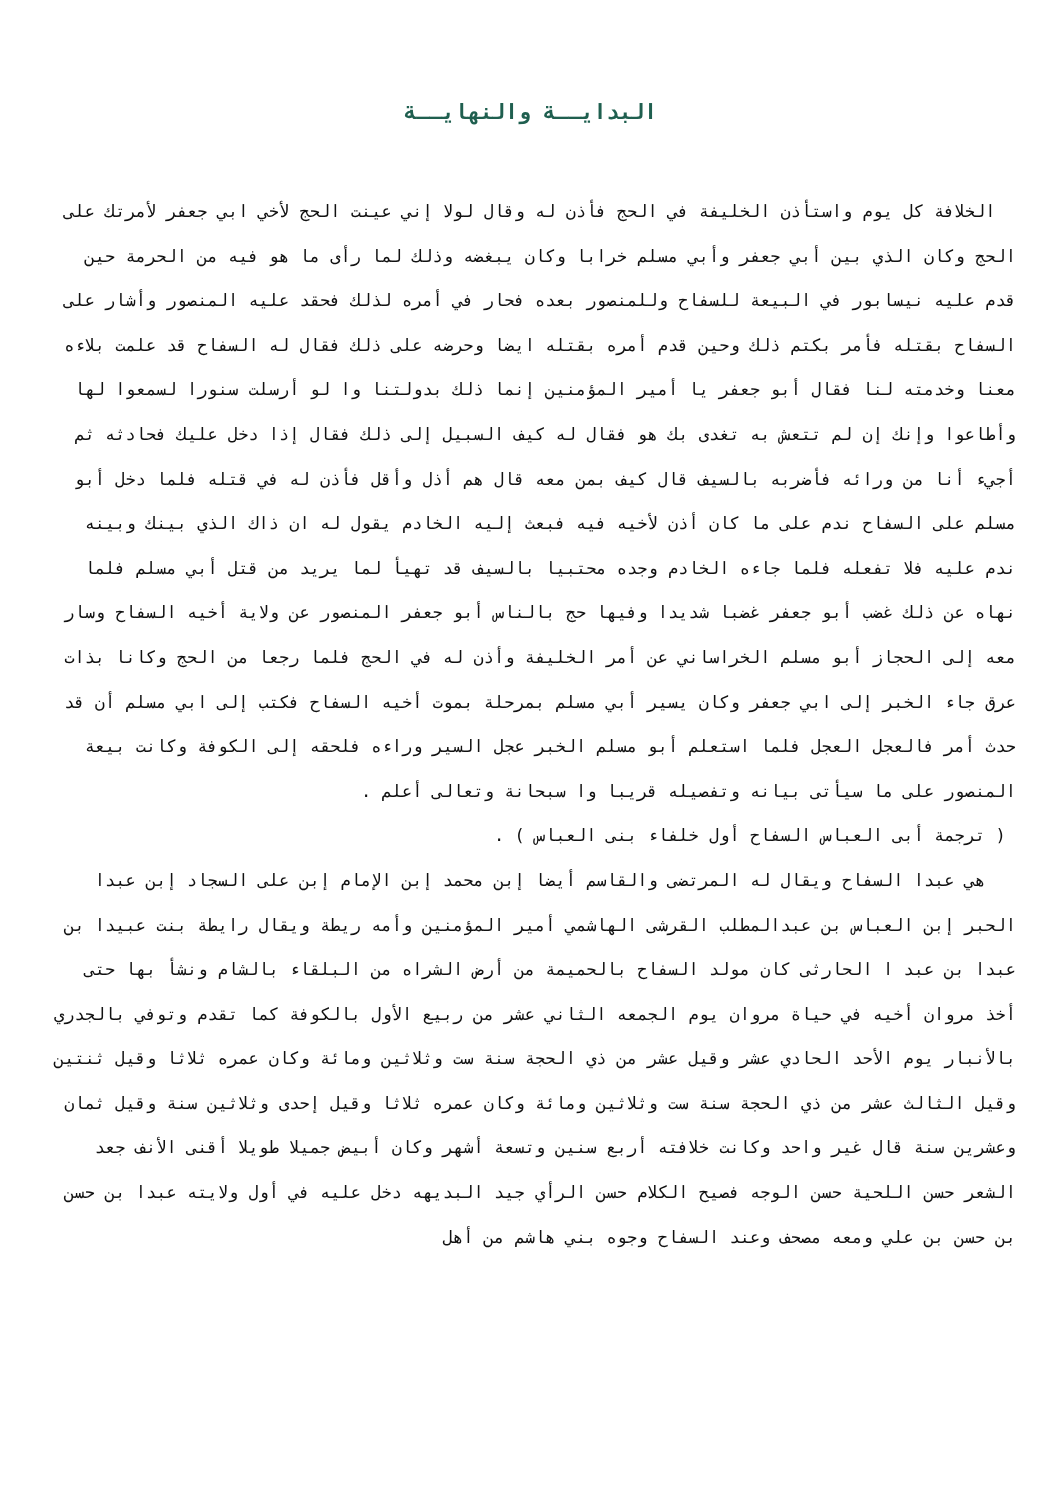البدايــة والنهايــة
الخلافة كل يوم واستأذن الخليفة في الحج فأذن له وقال لولا إني عينت الحج لأخي ابي جعفر لأمرتك على الحج وكان الذي بين أبي جعفر وأبي مسلم خرابا وكان يبغضه وذلك لما رأى ما هو فيه من الحرمة حين قدم عليه نيسابور في البيعة للسفاح وللمنصور بعده فحار في أمره لذلك فحقد عليه المنصور وأشار على السفاح بقتله فأمر بكتم ذلك وحين قدم أمره بقتله ايضا وحرضه على ذلك فقال له السفاح قد علمت بلاءه معنا وخدمته لنا فقال أبو جعفر يا أمير المؤمنين إنما ذلك بدولتنا وا لو أرسلت سنورا لسمعوا لها وأطاعوا وإنك إن لم تتعش به تغدى بك هو فقال له كيف السبيل إلى ذلك فقال إذا دخل عليك فحادثه ثم أجيء أنا من ورائه فأضربه بالسيف قال كيف بمن معه قال هم أذل وأقل فأذن له في قتله فلما دخل أبو مسلم على السفاح ندم على ما كان أذن لأخيه فيه فبعث إليه الخادم يقول له ان ذاك الذي بينك وبينه ندم عليه فلا تفعله فلما جاءه الخادم وجده محتبيا بالسيف قد تهيأ لما يريد من قتل أبي مسلم فلما نهاه عن ذلك غضب أبو جعفر غضبا شديدا وفيها حج بالناس أبو جعفر المنصور عن ولاية أخيه السفاح وسار معه إلى الحجاز أبو مسلم الخراساني عن أمر الخليفة وأذن له في الحج فلما رجعا من الحج وكانا بذات عرق جاء الخبر إلى ابي جعفر وكان يسير أبي مسلم بمرحلة بموت أخيه السفاح فكتب إلى ابي مسلم أن قد حدث أمر فالعجل العجل فلما استعلم أبو مسلم الخبر عجل السير وراءه فلحقه إلى الكوفة وكانت بيعة المنصور على ما سيأتى بيانه وتفصيله قريبا وا سبحانة وتعالى أعلم .
( ترجمة أبى العباس السفاح أول خلفاء بنى العباس ) .
هي عبدا السفاح ويقال له المرتضى والقاسم أيضا إبن محمد إبن الإمام إبن على السجاد إبن عبدا الحبر إبن العباس بن عبدالمطلب القرشى الهاشمي أمير المؤمنين وأمه ريطة ويقال رايطة بنت عبيدا بن عبدا بن عبد ا الحارثى كان مولد السفاح بالحميمة من أرض الشراه من البلقاء بالشام ونشأ بها حتى أخذ مروان أخيه في حياة مروان يوم الجمعه الثاني عشر من ربيع الأول بالكوفة كما تقدم وتوفي بالجدري بالأنبار يوم الأحد الحادي عشر وقيل عشر من ذي الحجة سنة ست وثلاثين ومائة وكان عمره ثلاثا وقيل ثنتين وقيل الثالث عشر من ذي الحجة سنة ست وثلاثين ومائة وكان عمره ثلاثا وقيل إحدى وثلاثين سنة وقيل ثمان وعشرين سنة قال غير واحد وكانت خلافته أربع سنين وتسعة أشهر وكان أبيض جميلا طويلا أقنى الأنف جعد الشعر حسن اللحية حسن الوجه فصيح الكلام حسن الرأي جيد البديهه دخل عليه في أول ولايته عبدا بن حسن بن حسن بن علي ومعه مصحف وعند السفاح وجوه بني هاشم من أهل